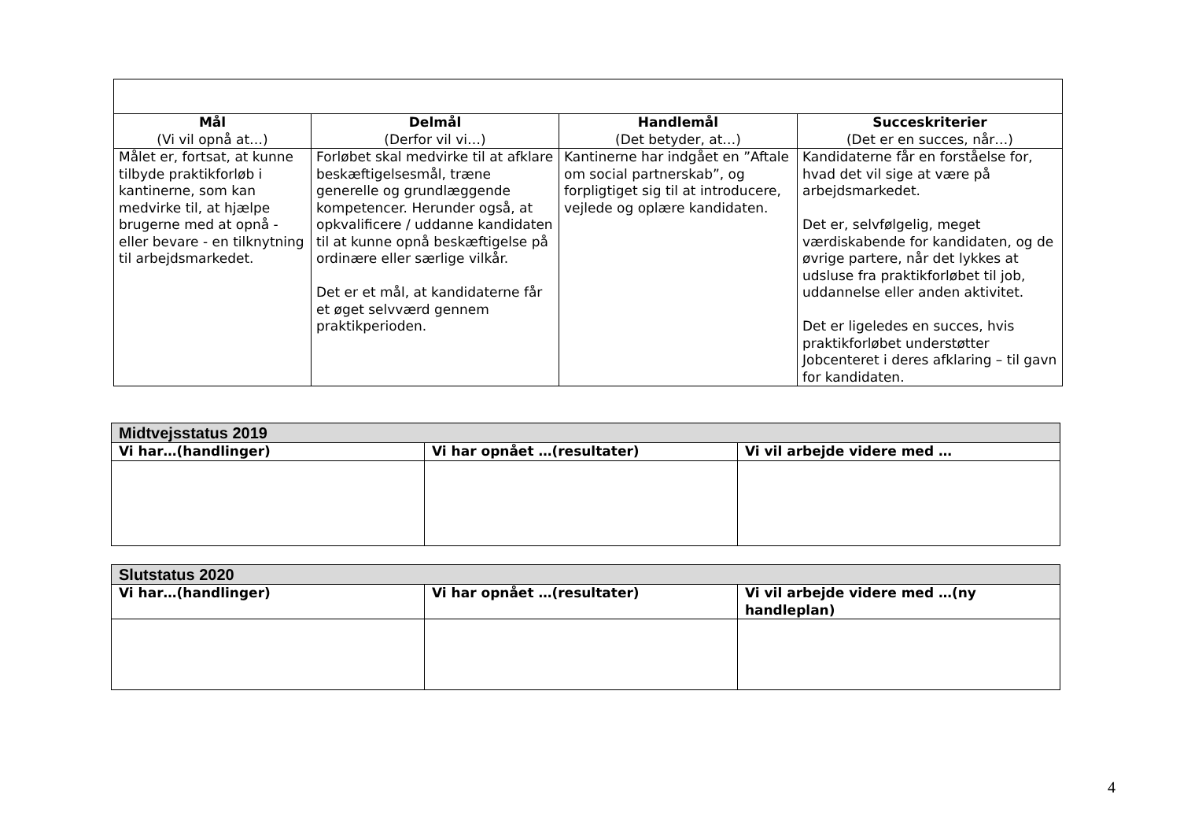| Mål (Vi vil opnå at…) | Delmål (Derfor vil vi…) | Handlemål (Det betyder, at…) | Succeskriterier (Det er en succes, når…) |
| --- | --- | --- | --- |
| Målet er, fortsat, at kunne tilbyde praktikforløb i kantinerne, som kan medvirke til, at hjælpe brugerne med at opnå - eller bevare - en tilknytning til arbejdsmarkedet. | Forløbet skal medvirke til at afklare beskæftigelsesmål, træne generelle og grundlæggende kompetencer. Herunder også, at opkvalificere / uddanne kandidaten til at kunne opnå beskæftigelse på ordinære eller særlige vilkår. Det er et mål, at kandidaterne får et øget selvværd gennem praktikperioden. | Kantinerne har indgået en ”Aftale om social partnerskab”, og forpligtiget sig til at introducere, vejlede og oplære kandidaten. | Kandidaterne får en forståelse for, hvad det vil sige at være på arbejdsmarkedet. Det er, selvfølgelig, meget værdiskabende for kandidaten, og de øvrige partere, når det lykkes at udsluse fra praktikforløbet til job, uddannelse eller anden aktivitet. Det er ligeledes en succes, hvis praktikforløbet understøtter Jobcenteret i deres afklaring – til gavn for kandidaten. |
| Midtvejsstatus 2019 | | |
| Vi har…(handlinger) | Vi har opnået …(resultater) | Vi vil arbejde videre med … |
| Slutstatus 2020 | | |
| Vi har…(handlinger) | Vi har opnået …(resultater) | Vi vil arbejde videre med …(ny handleplan) |
4